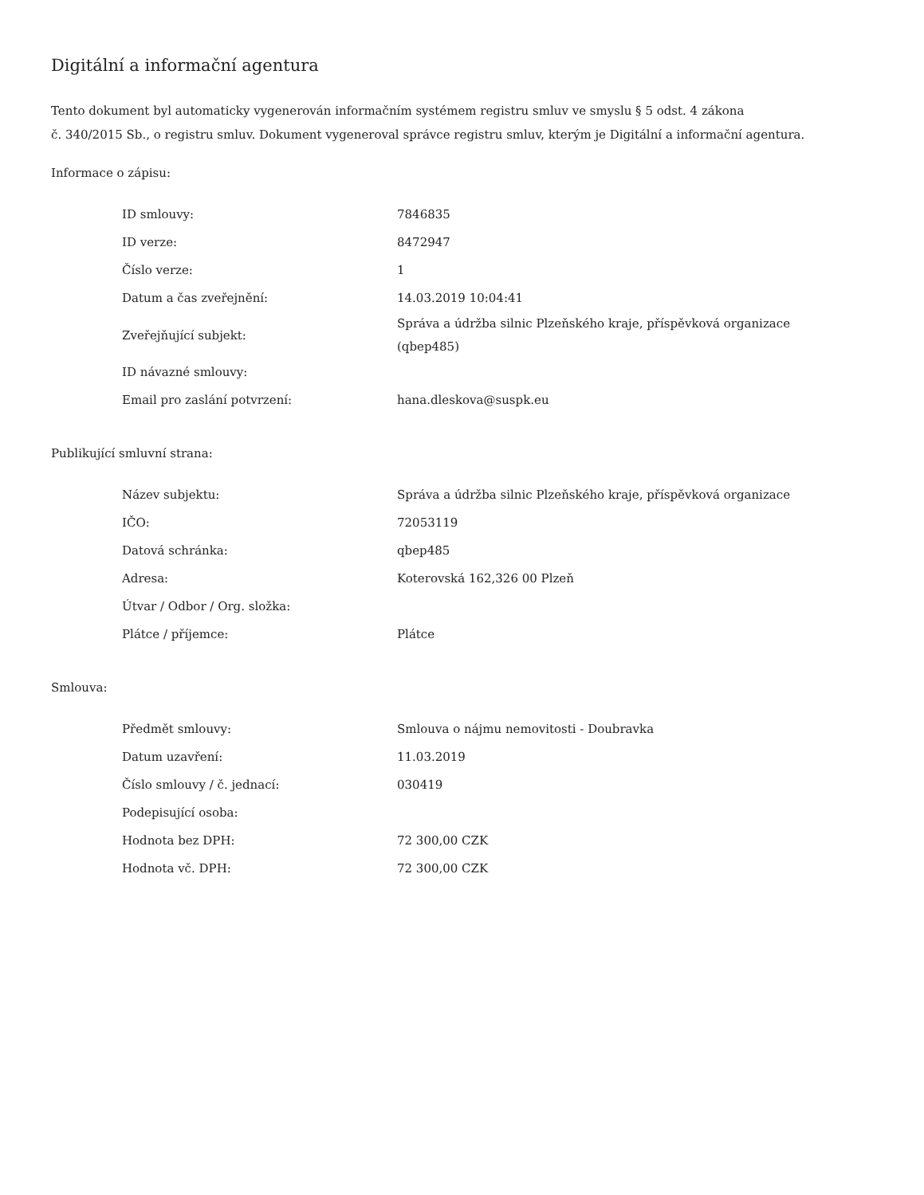Digitální a informační agentura
Tento dokument byl automaticky vygenerován informačním systémem registru smluv ve smyslu § 5 odst. 4 zákona
č. 340/2015 Sb., o registru smluv. Dokument vygeneroval správce registru smluv, kterým je Digitální a informační agentura.
Informace o zápisu:
| ID smlouvy: | 7846835 |
| ID verze: | 8472947 |
| Číslo verze: | 1 |
| Datum a čas zveřejnění: | 14.03.2019 10:04:41 |
| Zveřejňující subjekt: | Správa a údržba silnic Plzeňského kraje, příspěvková organizace (qbep485) |
| ID návazné smlouvy: | |
| Email pro zaslání potvrzení: | hana.dleskova@suspk.eu |
Publikující smluvní strana:
| Název subjektu: | Správa a údržba silnic Plzeňského kraje, příspěvková organizace |
| IČO: | 72053119 |
| Datová schránka: | qbep485 |
| Adresa: | Koterovská 162,326 00 Plzeň |
| Útvar / Odbor / Org. složka: | |
| Plátce / příjemce: | Plátce |
Smlouva:
| Předmět smlouvy: | Smlouva o nájmu nemovitosti - Doubravka |
| Datum uzavření: | 11.03.2019 |
| Číslo smlouvy / č. jednací: | 030419 |
| Podepisující osoba: | |
| Hodnota bez DPH: | 72 300,00 CZK |
| Hodnota vč. DPH: | 72 300,00 CZK |